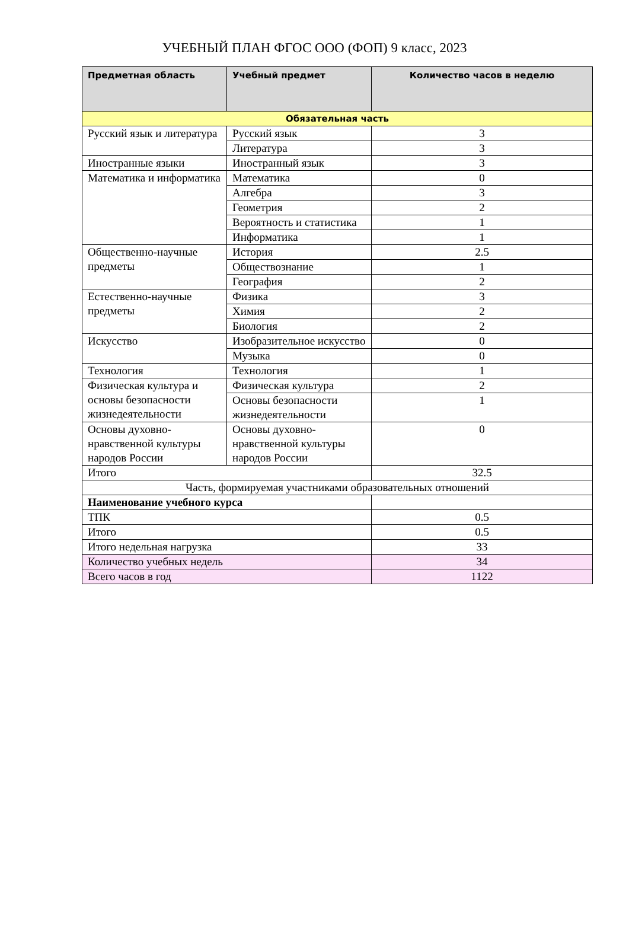УЧЕБНЫЙ ПЛАН ФГОС ООО (ФОП) 9 класс, 2023
| Предметная область | Учебный предмет | Количество часов в неделю |
| --- | --- | --- |
| Обязательная часть | | |
| Русский язык и литература | Русский язык | 3 |
| | Литература | 3 |
| Иностранные языки | Иностранный язык | 3 |
| Математика и информатика | Математика | 0 |
| | Алгебра | 3 |
| | Геометрия | 2 |
| | Вероятность и статистика | 1 |
| | Информатика | 1 |
| Общественно-научные предметы | История | 2.5 |
| | Обществознание | 1 |
| | География | 2 |
| Естественно-научные предметы | Физика | 3 |
| | Химия | 2 |
| | Биология | 2 |
| Искусство | Изобразительное искусство | 0 |
| | Музыка | 0 |
| Технология | Технология | 1 |
| Физическая культура и основы безопасности жизнедеятельности | Физическая культура | 2 |
| | Основы безопасности жизнедеятельности | 1 |
| Основы духовно-нравственной культуры народов России | Основы духовно-нравственной культуры народов России | 0 |
| Итого | | 32.5 |
| Часть, формируемая участниками образовательных отношений | | |
| Наименование учебного курса | | |
| ТПК | | 0.5 |
| Итого | | 0.5 |
| Итого недельная нагрузка | | 33 |
| Количество учебных недель | | 34 |
| Всего часов в год | | 1122 |